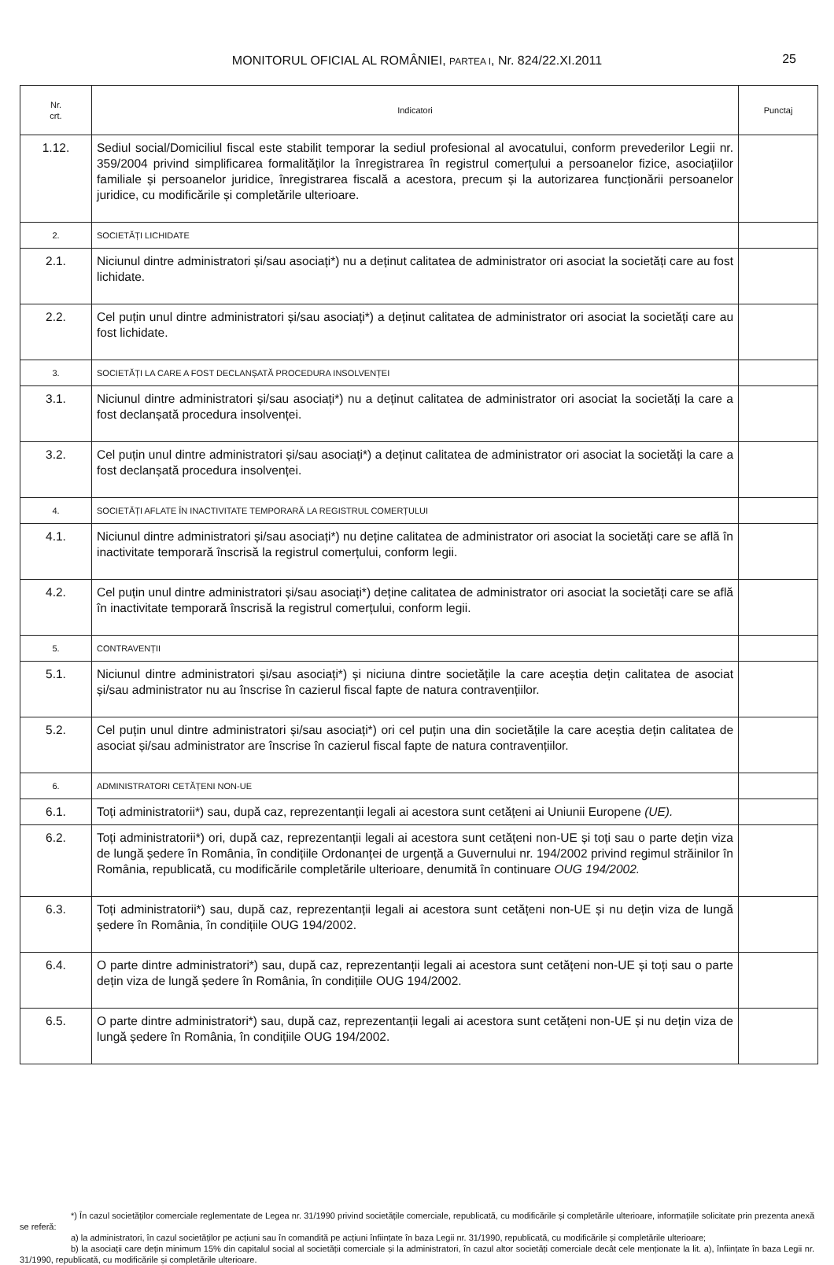MONITORUL OFICIAL AL ROMÂNIEI, PARTEA I, Nr. 824/22.XI.2011 25
| Nr. crt. | Indicatori | Punctaj |
| --- | --- | --- |
| 1.12. | Sediul social/Domiciliul fiscal este stabilit temporar la sediul profesional al avocatului, conform prevederilor Legii nr. 359/2004 privind simplificarea formalităților la înregistrarea în registrul comerțului a persoanelor fizice, asociațiilor familiale și persoanelor juridice, înregistrarea fiscală a acestora, precum și la autorizarea funcționării persoanelor juridice, cu modificările și completările ulterioare. | |
| 2. | SOCIETĂȚI LICHIDATE | |
| 2.1. | Niciunul dintre administratori și/sau asociați*) nu a deținut calitatea de administrator ori asociat la societăți care au fost lichidate. | |
| 2.2. | Cel puțin unul dintre administratori și/sau asociați*) a deținut calitatea de administrator ori asociat la societăți care au fost lichidate. | |
| 3. | SOCIETĂȚI LA CARE A FOST DECLANȘATĂ PROCEDURA INSOLVENȚEI | |
| 3.1. | Niciunul dintre administratori și/sau asociați*) nu a deținut calitatea de administrator ori asociat la societăți la care a fost declanșată procedura insolvenței. | |
| 3.2. | Cel puțin unul dintre administratori și/sau asociați*) a deținut calitatea de administrator ori asociat la societăți la care a fost declanșată procedura insolvenței. | |
| 4. | SOCIETĂȚI AFLATE ÎN INACTIVITATE TEMPORARĂ LA REGISTRUL COMERȚULUI | |
| 4.1. | Niciunul dintre administratori și/sau asociați*) nu deține calitatea de administrator ori asociat la societăți care se află în inactivitate temporară înscrisă la registrul comerțului, conform legii. | |
| 4.2. | Cel puțin unul dintre administratori și/sau asociați*) deține calitatea de administrator ori asociat la societăți care se află în inactivitate temporară înscrisă la registrul comerțului, conform legii. | |
| 5. | CONTRAVENȚII | |
| 5.1. | Niciunul dintre administratori și/sau asociați*) și niciuna dintre societățile la care aceștia dețin calitatea de asociat și/sau administrator nu au înscrise în cazierul fiscal fapte de natura contravențiilor. | |
| 5.2. | Cel puțin unul dintre administratori și/sau asociați*) ori cel puțin una din societățile la care aceștia dețin calitatea de asociat și/sau administrator are înscrise în cazierul fiscal fapte de natura contravențiilor. | |
| 6. | ADMINISTRATORI CETĂȚENI NON-UE | |
| 6.1. | Toți administratorii*) sau, după caz, reprezentanții legali ai acestora sunt cetățeni ai Uniunii Europene (UE). | |
| 6.2. | Toți administratorii*) ori, după caz, reprezentanții legali ai acestora sunt cetățeni non-UE și toți sau o parte dețin viza de lungă ședere în România, în condițiile Ordonanței de urgență a Guvernului nr. 194/2002 privind regimul străinilor în România, republicată, cu modificările completările ulterioare, denumită în continuare OUG 194/2002. | |
| 6.3. | Toți administratorii*) sau, după caz, reprezentanții legali ai acestora sunt cetățeni non-UE și nu dețin viza de lungă ședere în România, în condițiile OUG 194/2002. | |
| 6.4. | O parte dintre administratori*) sau, după caz, reprezentanții legali ai acestora sunt cetățeni non-UE și toți sau o parte dețin viza de lungă ședere în România, în condițiile OUG 194/2002. | |
| 6.5. | O parte dintre administratori*) sau, după caz, reprezentanții legali ai acestora sunt cetățeni non-UE și nu dețin viza de lungă ședere în România, în condițiile OUG 194/2002. | |
*) În cazul societăților comerciale reglementate de Legea nr. 31/1990 privind societățile comerciale, republicată, cu modificările și completările ulterioare, informațiile solicitate prin prezenta anexă se referă:
a) la administratori, în cazul societăților pe acțiuni sau în comandită pe acțiuni înființate în baza Legii nr. 31/1990, republicată, cu modificările și completările ulterioare;
b) la asociații care dețin minimum 15% din capitalul social al societății comerciale și la administratori, în cazul altor societăți comerciale decât cele menționate la lit. a), înființate în baza Legii nr. 31/1990, republicată, cu modificările și completările ulterioare.